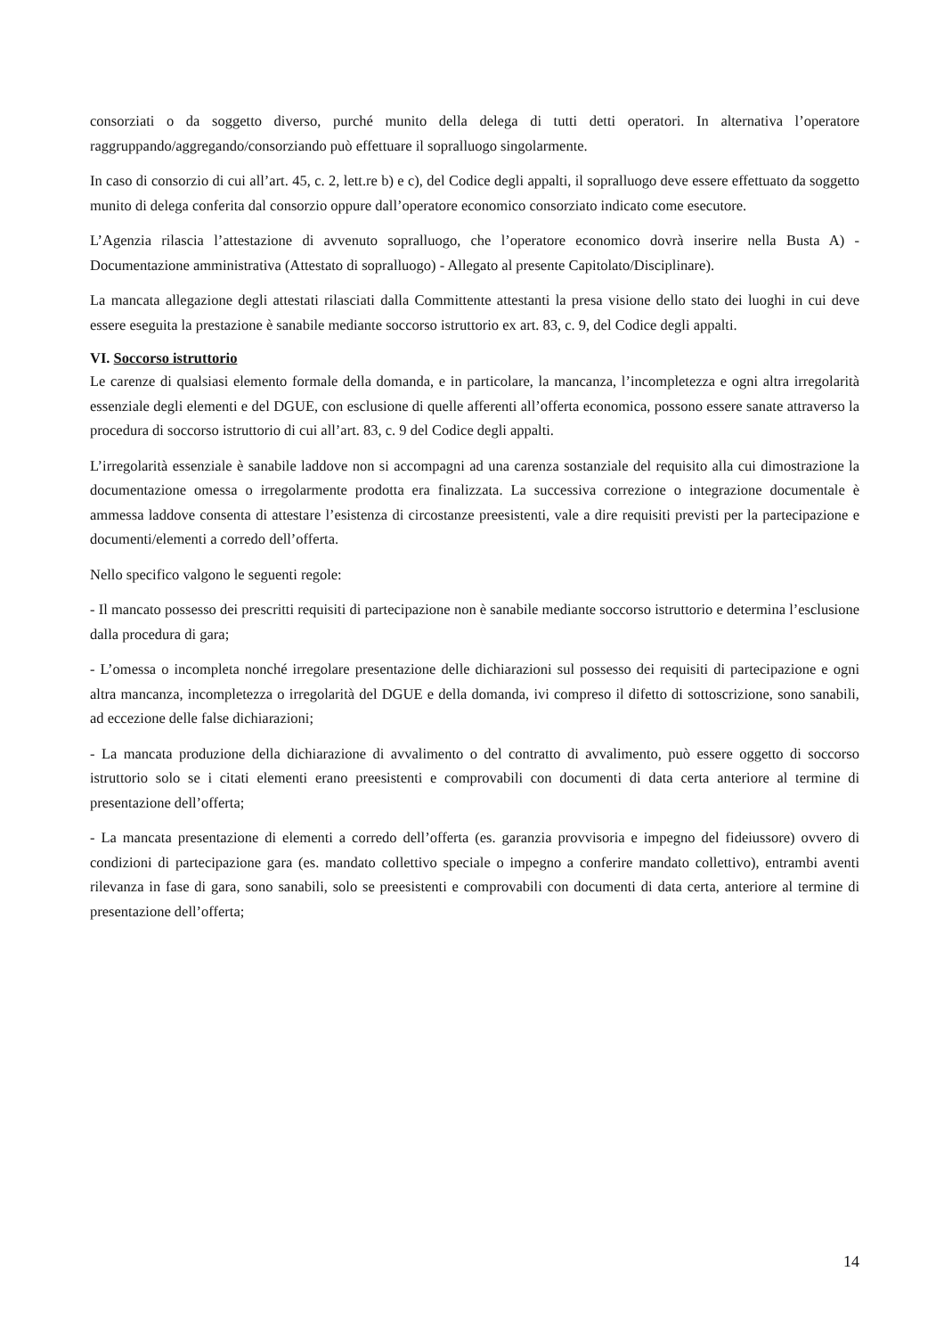consorziati o da soggetto diverso, purché munito della delega di tutti detti operatori. In alternativa l’operatore raggruppando/aggregando/consorziando può effettuare il sopralluogo singolarmente.
In caso di consorzio di cui all’art. 45, c. 2, lett.re b) e c), del Codice degli appalti, il sopralluogo deve essere effettuato da soggetto munito di delega conferita dal consorzio oppure dall’operatore economico consorziato indicato come esecutore.
L’Agenzia rilascia l’attestazione di avvenuto sopralluogo, che l’operatore economico dovrà inserire nella Busta A) - Documentazione amministrativa (Attestato di sopralluogo) - Allegato al presente Capitolato/Disciplinare).
La mancata allegazione degli attestati rilasciati dalla Committente attestanti la presa visione dello stato dei luoghi in cui deve essere eseguita la prestazione è sanabile mediante soccorso istruttorio ex art. 83, c. 9, del Codice degli appalti.
VI. Soccorso istruttorio
Le carenze di qualsiasi elemento formale della domanda, e in particolare, la mancanza, l’incompletezza e ogni altra irregolarità essenziale degli elementi e del DGUE, con esclusione di quelle afferenti all’offerta economica, possono essere sanate attraverso la procedura di soccorso istruttorio di cui all’art. 83, c. 9 del Codice degli appalti.
L’irregolarità essenziale è sanabile laddove non si accompagni ad una carenza sostanziale del requisito alla cui dimostrazione la documentazione omessa o irregolarmente prodotta era finalizzata. La successiva correzione o integrazione documentale è ammessa laddove consenta di attestare l’esistenza di circostanze preesistenti, vale a dire requisiti previsti per la partecipazione e documenti/elementi a corredo dell’offerta.
Nello specifico valgono le seguenti regole:
- Il mancato possesso dei prescritti requisiti di partecipazione non è sanabile mediante soccorso istruttorio e determina l’esclusione dalla procedura di gara;
- L’omessa o incompleta nonché irregolare presentazione delle dichiarazioni sul possesso dei requisiti di partecipazione e ogni altra mancanza, incompletezza o irregolarità del DGUE e della domanda, ivi compreso il difetto di sottoscrizione, sono sanabili, ad eccezione delle false dichiarazioni;
- La mancata produzione della dichiarazione di avvalimento o del contratto di avvalimento, può essere oggetto di soccorso istruttorio solo se i citati elementi erano preesistenti e comprovabili con documenti di data certa anteriore al termine di presentazione dell’offerta;
- La mancata presentazione di elementi a corredo dell’offerta (es. garanzia provvisoria e impegno del fideiussore) ovvero di condizioni di partecipazione gara (es. mandato collettivo speciale o impegno a conferire mandato collettivo), entrambi aventi rilevanza in fase di gara, sono sanabili, solo se preesistenti e comprovabili con documenti di data certa, anteriore al termine di presentazione dell’offerta;
14